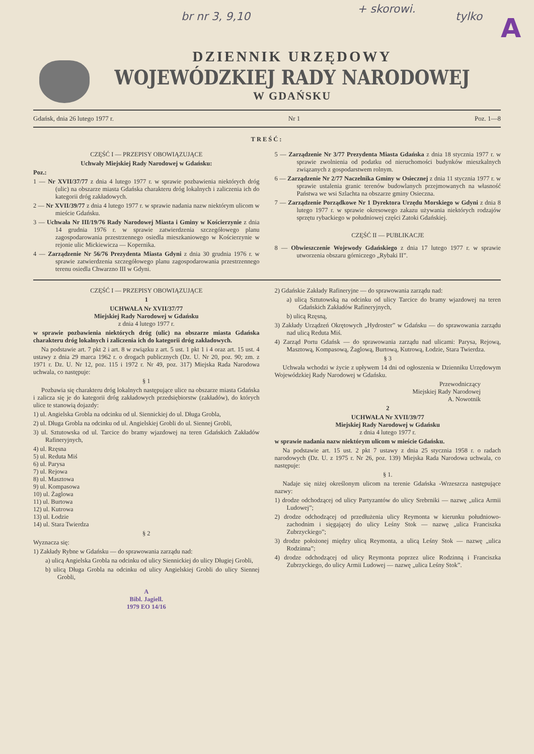br nr 3, 9,10
+ skorowi.
tylko A
DZIENNIK URZĘDOWY
WOJEWÓDZKIEJ RADY NARODOWEJ
W GDAŃSKU
Gdańsk, dnia 26 lutego 1977 r. Nr 1 Poz. 1—8
TREŚĆ:
CZĘŚĆ I — PRZEPISY OBOWIĄZUJĄCE
Uchwały Miejskiej Rady Narodowej w Gdańsku:
Poz.:
1 — Nr XVII/37/77 z dnia 4 lutego 1977 r. w sprawie pozbawienia niektórych dróg (ulic) na obszarze miasta Gdańska charakteru dróg lokalnych i zaliczenia ich do kategorii dróg zakładowych.
2 — Nr XVII/39/77 z dnia 4 lutego 1977 r. w sprawie nadania nazw niektórym ulicom w mieście Gdańsku.
3 — Uchwała Nr III/19/76 Rady Narodowej Miasta i Gminy w Kościerzynie z dnia 14 grudnia 1976 r. w sprawie zatwierdzenia szczegółowego planu zagospodarowania przestrzennego osiedla mieszkaniowego w Kościerzynie w rejonie ulic Mickiewicza — Kopernika.
4 — Zarządzenie Nr 56/76 Prezydenta Miasta Gdyni z dnia 30 grudnia 1976 r. w sprawie zatwierdzenia szczegółowego planu zagospodarowania przestrzennego terenu osiedla Chwarzno III w Gdyni.
5 — Zarządzenie Nr 3/77 Prezydenta Miasta Gdańska z dnia 18 stycznia 1977 r. w sprawie zwolnienia od podatku od nieruchomości budynków mieszkalnych związanych z gospodarstwem rolnym.
6 — Zarządzenie Nr 2/77 Naczelnika Gminy w Osiecznej z dnia 11 stycznia 1977 r. w sprawie ustalenia granic terenów budowlanych przejmowanych na własność Państwa we wsi Szlachta na obszarze gminy Osieczna.
7 — Zarządzenie Porządkowe Nr 1 Dyrektora Urzędu Morskiego w Gdyni z dnia 8 lutego 1977 r. w sprawie okresowego zakazu używania niektórych rodzajów sprzętu rybackiego w południowej części Zatoki Gdańskiej.
CZĘŚĆ II — PUBLIKACJE
8 — Obwieszczenie Wojewody Gdańskiego z dnia 17 lutego 1977 r. w sprawie utworzenia obszaru górniczego „Rybaki II”.
CZĘŚĆ I — PRZEPISY OBOWIĄZUJĄCE
1
UCHWAŁA Nr XVII/37/77
Miejskiej Rady Narodowej w Gdańsku
z dnia 4 lutego 1977 r.
w sprawie pozbawienia niektórych dróg (ulic) na obszarze miasta Gdańska charakteru dróg lokalnych i zaliczenia ich do kategorii dróg zakładowych.
Na podstawie art. 7 pkt 2 i art. 8 w związku z art. 5 ust. 1 pkt 1 i 4 oraz art. 15 ust. 4 ustawy z dnia 29 marca 1962 r. o drogach publicznych (Dz. U. Nr 20, poz. 90; zm. z 1971 r. Dz. U. Nr 12, poz. 115 i 1972 r. Nr 49, poz. 317) Miejska Rada Narodowa uchwala, co następuje:
§ 1
Pozbawia się charakteru dróg lokalnych następujące ulice na obszarze miasta Gdańska i zalicza się je do kategorii dróg zakładowych przedsiębiorstw (zakładów), do których ulice te stanowią dojazdy:
1) ul. Angielska Grobla na odcinku od ul. Siennickiej do ul. Długa Grobla,
2) ul. Długa Grobla na odcinku od ul. Angielskiej Grobli do ul. Siennej Grobli,
3) ul. Sztutowska od ul. Tarcice do bramy wjazdowej na teren Gdańskich Zakładów Rafineryjnych,
4) ul. Rzęsna
5) ul. Reduta Miś
6) ul. Parysa
7) ul. Rejowa
8) ul. Masztowa
9) ul. Kompasowa
10) ul. Żaglowa
11) ul. Burtowa
12) ul. Kutrowa
13) ul. Łodzie
14) ul. Stara Twierdza
§ 2
Wyznacza się:
1) Zakłady Rybne w Gdańsku — do sprawowania zarządu nad:
a) ulicą Angielska Grobla na odcinku od ulicy Siennickiej do ulicy Długiej Grobli,
b) ulicą Długa Grobla na odcinku od ulicy Angielskiej Grobli do ulicy Siennej Grobli,
A
Bibl. Jagiell.
1979 EO 14/16
2) Gdańskie Zakłady Rafineryjne — do sprawowania zarządu nad:
a) ulicą Sztutowską na odcinku od ulicy Tarcice do bramy wjazdowej na teren Gdańskich Zakładów Rafineryjnych,
b) ulicą Rzęsną,
3) Zakłady Urządzeń Okrętowych „Hydroster” w Gdańsku — do sprawowania zarządu nad ulicą Reduta Miś.
4) Zarząd Portu Gdańsk — do sprawowania zarządu nad ulicami: Parysa, Rejową, Masztową, Kompasową, Żaglową, Burtową, Kutrową, Łodzie, Stara Twierdza.
§ 3
Uchwała wchodzi w życie z upływem 14 dni od ogłoszenia w Dzienniku Urzędowym Wojewódzkiej Rady Narodowej w Gdańsku.
Przewodniczący
Miejskiej Rady Narodowej
A. Nowotnik
2
UCHWAŁA Nr XVII/39/77
Miejskiej Rady Narodowej w Gdańsku
z dnia 4 lutego 1977 r.
w sprawie nadania nazw niektórym ulicom w mieście Gdańsku.
Na podstawie art. 15 ust. 2 pkt 7 ustawy z dnia 25 stycznia 1958 r. o radach narodowych (Dz. U. z 1975 r. Nr 26, poz. 139) Miejska Rada Narodowa uchwala, co następuje:
§ 1.
Nadaje się niżej określonym ulicom na terenie Gdańska -Wrzeszcza następujące nazwy:
1) drodze odchodzącej od ulicy Partyzantów do ulicy Srebrniki — nazwę „ulica Armii Ludowej”;
2) drodze odchodzącej od przedłużenia ulicy Reymonta w kierunku południowo-zachodnim i sięgającej do ulicy Leśny Stok — nazwę „ulica Franciszka Zubrzyckiego”;
3) drodze położonej między ulicą Reymonta, a ulicą Leśny Stok — nazwę „ulica Rodzinna”;
4) drodze odchodzącej od ulicy Reymonta poprzez ulice Rodzinną i Franciszka Zubrzyckiego, do ulicy Armii Ludowej — nazwę „ulica Leśny Stok”.